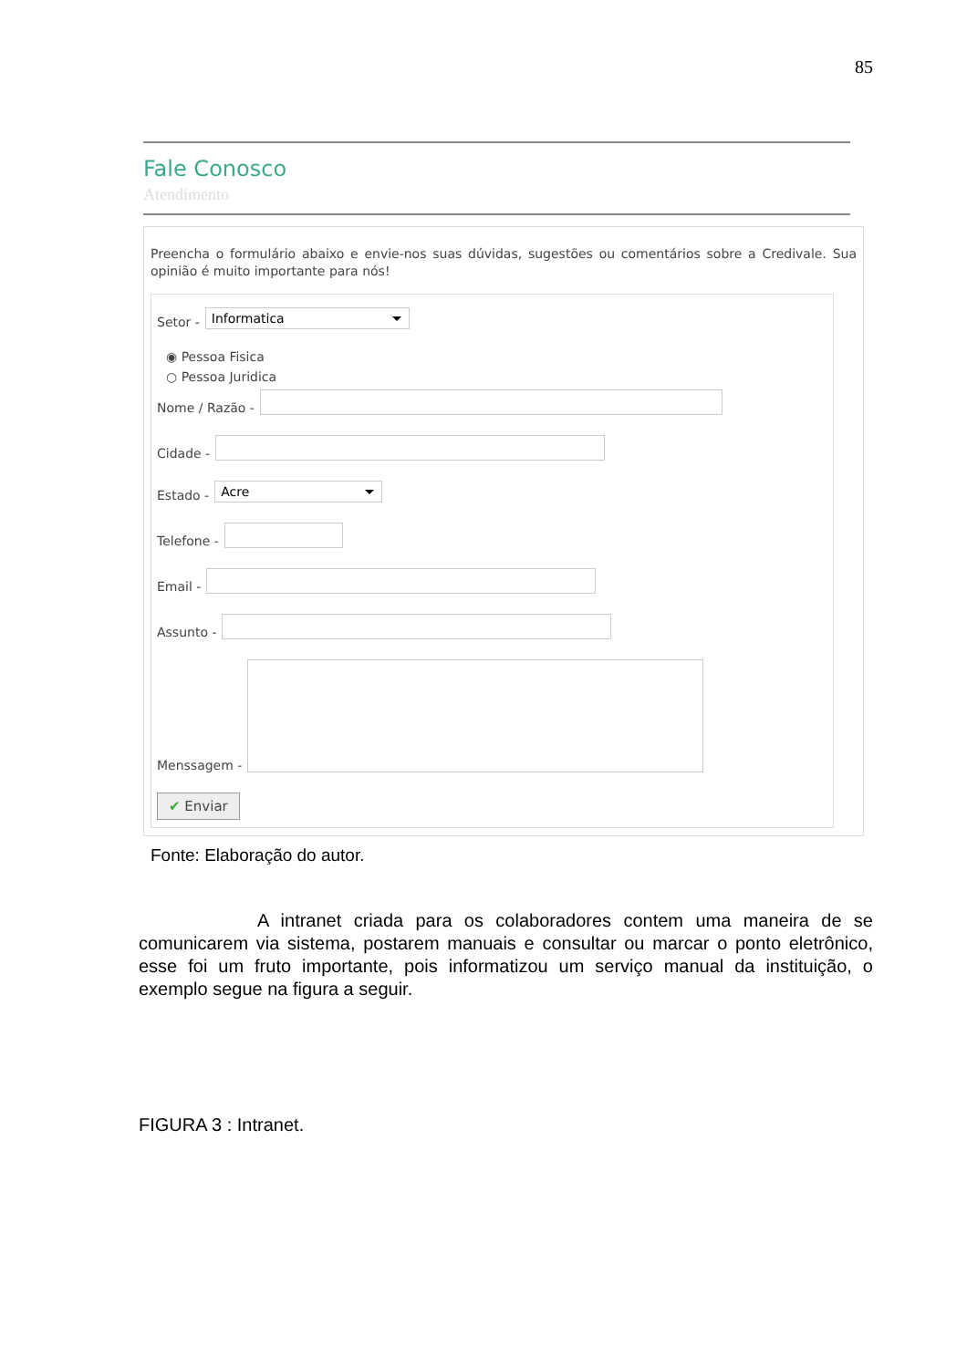85
Fale Conosco
Atendimento
Preencha o formulário abaixo e envie-nos suas dúvidas, sugestões ou comentários sobre a Credivale. Sua opinião é muito importante para nós!
Setor - Informatica
◉ Pessoa Fisica
○ Pessoa Juridica
Nome / Razão -
Cidade -
Estado - Acre
Telefone -
Email -
Assunto -
Menssagem -
✔ Enviar
Fonte: Elaboração do autor.
A intranet criada para os colaboradores contem uma maneira de se comunicarem via sistema, postarem manuais e consultar ou marcar o ponto eletrônico, esse foi um fruto importante, pois informatizou um serviço manual da instituição, o exemplo segue na figura a seguir.
FIGURA 3 : Intranet.